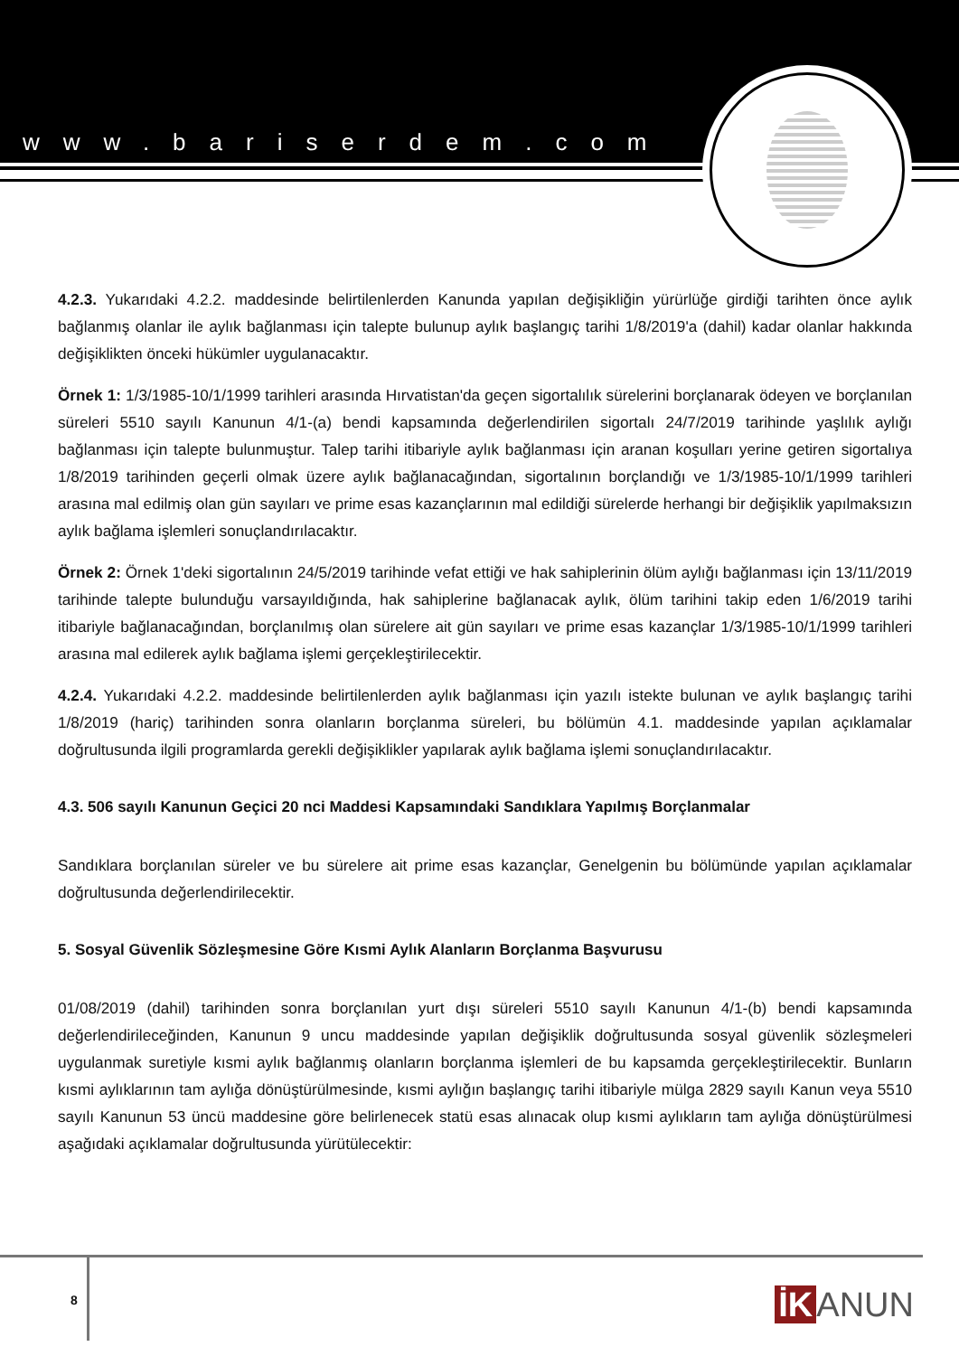www.bariserdem.com
4.2.3. Yukarıdaki 4.2.2. maddesinde belirtilenlerden Kanunda yapılan değişikliğin yürürlüğe girdiği tarihten önce aylık bağlanmış olanlar ile aylık bağlanması için talepte bulunup aylık başlangıç tarihi 1/8/2019'a (dahil) kadar olanlar hakkında değişiklikten önceki hükümler uygulanacaktır.
Örnek 1: 1/3/1985-10/1/1999 tarihleri arasında Hırvatistan'da geçen sigortalılık sürelerini borçlanarak ödeyen ve borçlanılan süreleri 5510 sayılı Kanunun 4/1-(a) bendi kapsamında değerlendirilen sigortalı 24/7/2019 tarihinde yaşlılık aylığı bağlanması için talepte bulunmuştur. Talep tarihi itibariyle aylık bağlanması için aranan koşulları yerine getiren sigortalıya 1/8/2019 tarihinden geçerli olmak üzere aylık bağlanacağından, sigortalının borçlandığı ve 1/3/1985-10/1/1999 tarihleri arasına mal edilmiş olan gün sayıları ve prime esas kazançlarının mal edildiği sürelerde herhangi bir değişiklik yapılmaksızın aylık bağlama işlemleri sonuçlandırılacaktır.
Örnek 2: Örnek 1'deki sigortalının 24/5/2019 tarihinde vefat ettiği ve hak sahiplerinin ölüm aylığı bağlanması için 13/11/2019 tarihinde talepte bulunduğu varsayıldığında, hak sahiplerine bağlanacak aylık, ölüm tarihini takip eden 1/6/2019 tarihi itibariyle bağlanacağından, borçlanılmış olan sürelere ait gün sayıları ve prime esas kazançlar 1/3/1985-10/1/1999 tarihleri arasına mal edilerek aylık bağlama işlemi gerçekleştirilecektir.
4.2.4. Yukarıdaki 4.2.2. maddesinde belirtilenlerden aylık bağlanması için yazılı istekte bulunan ve aylık başlangıç tarihi 1/8/2019 (hariç) tarihinden sonra olanların borçlanma süreleri, bu bölümün 4.1. maddesinde yapılan açıklamalar doğrultusunda ilgili programlarda gerekli değişiklikler yapılarak aylık bağlama işlemi sonuçlandırılacaktır.
4.3. 506 sayılı Kanunun Geçici 20 nci Maddesi Kapsamındaki Sandıklara Yapılmış Borçlanmalar
Sandıklara borçlanılan süreler ve bu sürelere ait prime esas kazançlar, Genelgenin bu bölümünde yapılan açıklamalar doğrultusunda değerlendirilecektir.
5. Sosyal Güvenlik Sözleşmesine Göre Kısmi Aylık Alanların Borçlanma Başvurusu
01/08/2019 (dahil) tarihinden sonra borçlanılan yurt dışı süreleri 5510 sayılı Kanunun 4/1-(b) bendi kapsamında değerlendirileceğinden, Kanunun 9 uncu maddesinde yapılan değişiklik doğrultusunda sosyal güvenlik sözleşmeleri uygulanmak suretiyle kısmi aylık bağlanmış olanların borçlanma işlemleri de bu kapsamda gerçekleştirilecektir. Bunların kısmi aylıklarının tam aylığa dönüştürülmesinde, kısmi aylığın başlangıç tarihi itibariyle mülga 2829 sayılı Kanun veya 5510 sayılı Kanunun 53 üncü maddesine göre belirlenecek statü esas alınacak olup kısmi aylıkların tam aylığa dönüştürülmesi aşağıdaki açıklamalar doğrultusunda yürütülecektir:
8 İK ANUN